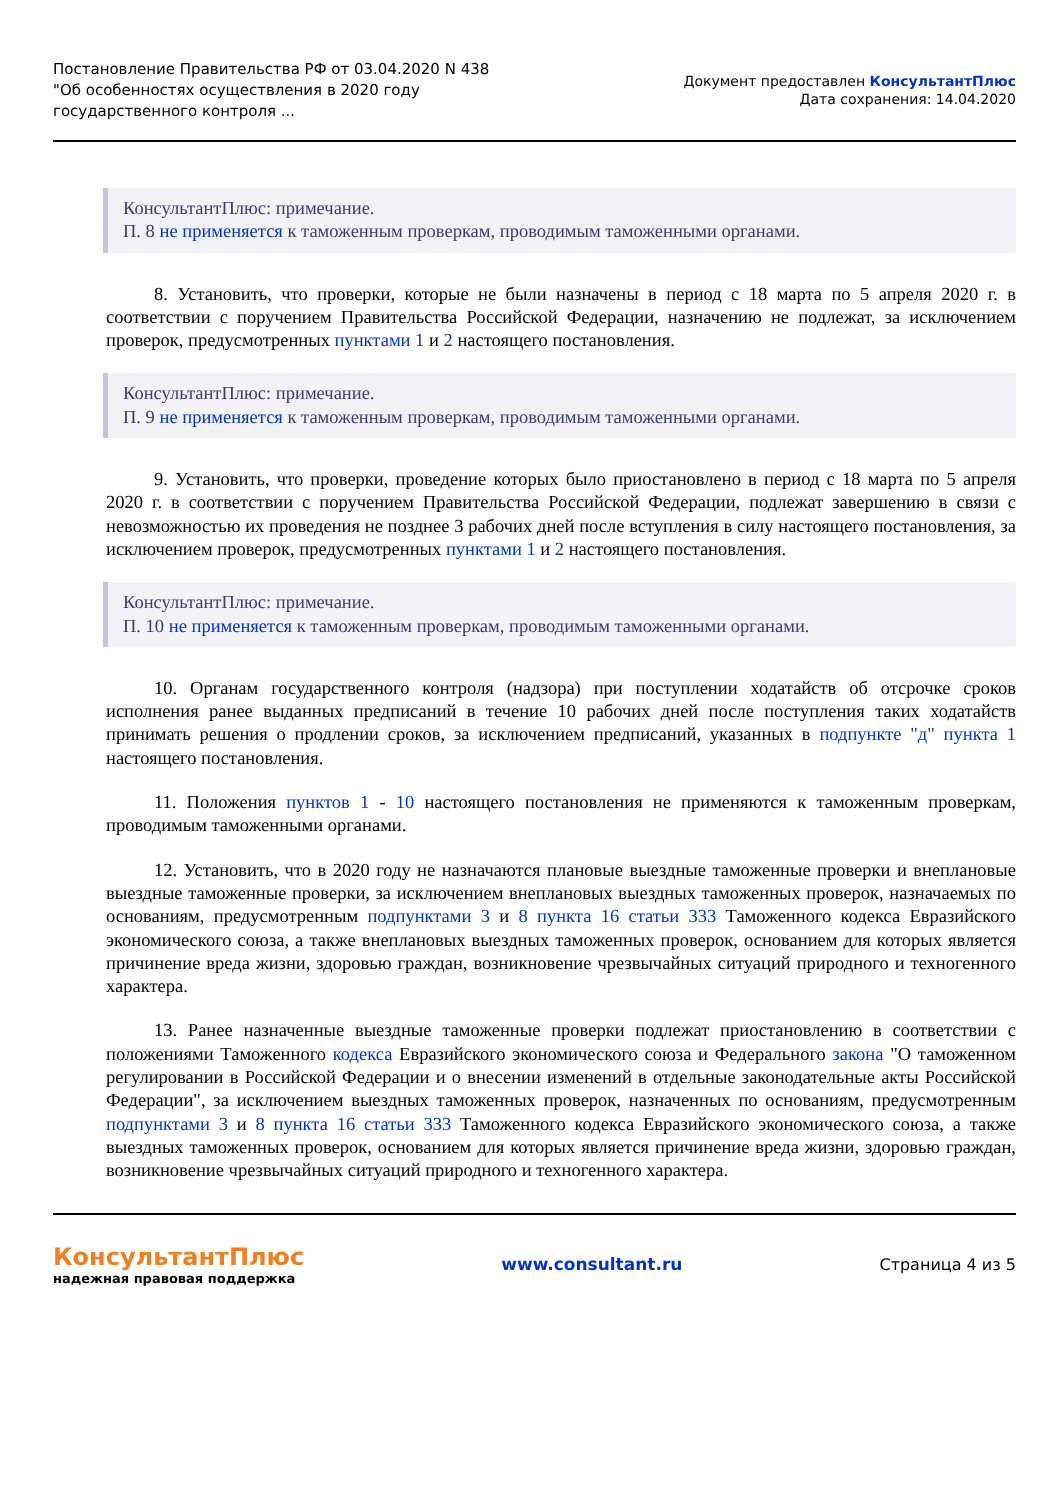Постановление Правительства РФ от 03.04.2020 N 438
"Об особенностях осуществления в 2020 году
государственного контроля ...
Документ предоставлен КонсультантПлюс
Дата сохранения: 14.04.2020
КонсультантПлюс: примечание.
П. 8 не применяется к таможенным проверкам, проводимым таможенными органами.
8. Установить, что проверки, которые не были назначены в период с 18 марта по 5 апреля 2020 г. в соответствии с поручением Правительства Российской Федерации, назначению не подлежат, за исключением проверок, предусмотренных пунктами 1 и 2 настоящего постановления.
КонсультантПлюс: примечание.
П. 9 не применяется к таможенным проверкам, проводимым таможенными органами.
9. Установить, что проверки, проведение которых было приостановлено в период с 18 марта по 5 апреля 2020 г. в соответствии с поручением Правительства Российской Федерации, подлежат завершению в связи с невозможностью их проведения не позднее 3 рабочих дней после вступления в силу настоящего постановления, за исключением проверок, предусмотренных пунктами 1 и 2 настоящего постановления.
КонсультантПлюс: примечание.
П. 10 не применяется к таможенным проверкам, проводимым таможенными органами.
10. Органам государственного контроля (надзора) при поступлении ходатайств об отсрочке сроков исполнения ранее выданных предписаний в течение 10 рабочих дней после поступления таких ходатайств принимать решения о продлении сроков, за исключением предписаний, указанных в подпункте "д" пункта 1 настоящего постановления.
11. Положения пунктов 1 - 10 настоящего постановления не применяются к таможенным проверкам, проводимым таможенными органами.
12. Установить, что в 2020 году не назначаются плановые выездные таможенные проверки и внеплановые выездные таможенные проверки, за исключением внеплановых выездных таможенных проверок, назначаемых по основаниям, предусмотренным подпунктами 3 и 8 пункта 16 статьи 333 Таможенного кодекса Евразийского экономического союза, а также внеплановых выездных таможенных проверок, основанием для которых является причинение вреда жизни, здоровью граждан, возникновение чрезвычайных ситуаций природного и техногенного характера.
13. Ранее назначенные выездные таможенные проверки подлежат приостановлению в соответствии с положениями Таможенного кодекса Евразийского экономического союза и Федерального закона "О таможенном регулировании в Российской Федерации и о внесении изменений в отдельные законодательные акты Российской Федерации", за исключением выездных таможенных проверок, назначенных по основаниям, предусмотренным подпунктами 3 и 8 пункта 16 статьи 333 Таможенного кодекса Евразийского экономического союза, а также выездных таможенных проверок, основанием для которых является причинение вреда жизни, здоровью граждан, возникновение чрезвычайных ситуаций природного и техногенного характера.
КонсультантПлюс
надежная правовая поддержка
www.consultant.ru Страница 4 из 5